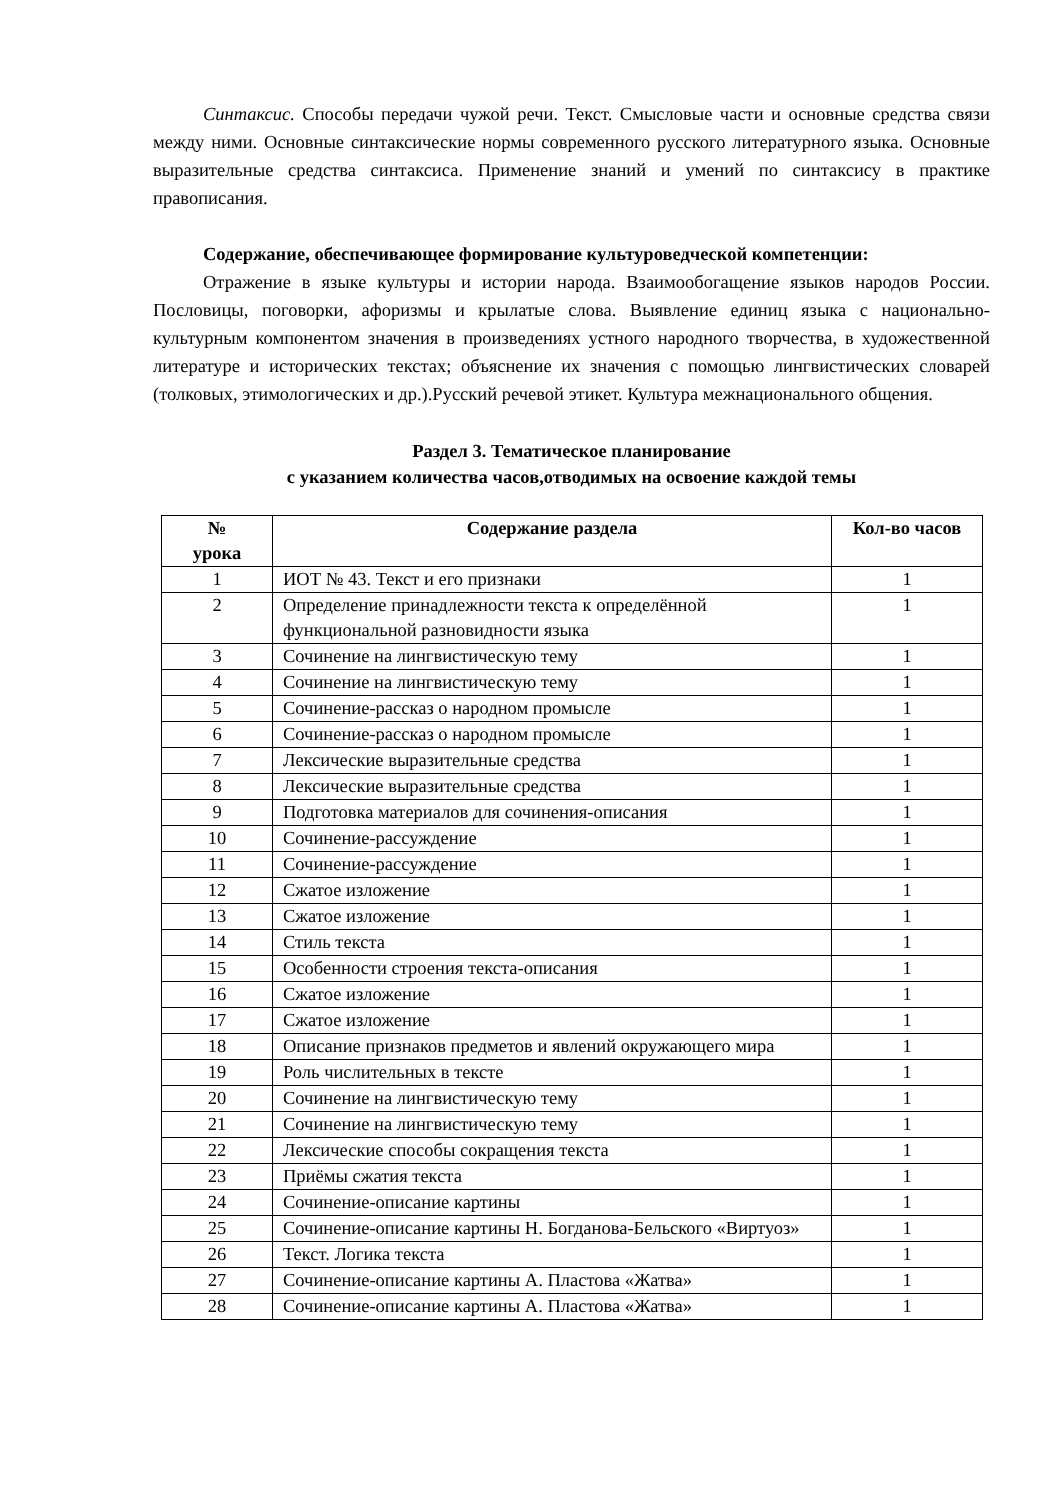Синтаксис. Способы передачи чужой речи. Текст. Смысловые части и основные средства связи между ними. Основные синтаксические нормы современного русского литературного языка. Основные выразительные средства синтаксиса. Применение знаний и умений по синтаксису в практике правописания.
Содержание, обеспечивающее формирование культуроведческой компетенции:
Отражение в языке культуры и истории народа. Взаимообогащение языков народов России. Пословицы, поговорки, афоризмы и крылатые слова. Выявление единиц языка с национально-культурным компонентом значения в произведениях устного народного творчества, в художественной литературе и исторических текстах; объяснение их значения с помощью лингвистических словарей (толковых, этимологических и др.).Русский речевой этикет. Культура межнационального общения.
Раздел 3. Тематическое планирование
с указанием количества часов,отводимых на освоение каждой темы
| № урока | Содержание раздела | Кол-во часов |
| --- | --- | --- |
| 1 | ИОТ № 43. Текст и его признаки | 1 |
| 2 | Определение принадлежности текста к определённой функциональной разновидности языка | 1 |
| 3 | Сочинение на лингвистическую тему | 1 |
| 4 | Сочинение на лингвистическую тему | 1 |
| 5 | Сочинение-рассказ о народном промысле | 1 |
| 6 | Сочинение-рассказ о народном промысле | 1 |
| 7 | Лексические выразительные средства | 1 |
| 8 | Лексические выразительные средства | 1 |
| 9 | Подготовка материалов для сочинения-описания | 1 |
| 10 | Сочинение-рассуждение | 1 |
| 11 | Сочинение-рассуждение | 1 |
| 12 | Сжатое изложение | 1 |
| 13 | Сжатое изложение | 1 |
| 14 | Стиль текста | 1 |
| 15 | Особенности строения текста-описания | 1 |
| 16 | Сжатое изложение | 1 |
| 17 | Сжатое изложение | 1 |
| 18 | Описание признаков предметов и явлений окружающего мира | 1 |
| 19 | Роль числительных в тексте | 1 |
| 20 | Сочинение на лингвистическую тему | 1 |
| 21 | Сочинение на лингвистическую тему | 1 |
| 22 | Лексические способы сокращения текста | 1 |
| 23 | Приёмы сжатия текста | 1 |
| 24 | Сочинение-описание картины | 1 |
| 25 | Сочинение-описание картины Н. Богданова-Бельского «Виртуоз» | 1 |
| 26 | Текст. Логика текста | 1 |
| 27 | Сочинение-описание картины А. Пластова «Жатва» | 1 |
| 28 | Сочинение-описание картины А. Пластова «Жатва» | 1 |